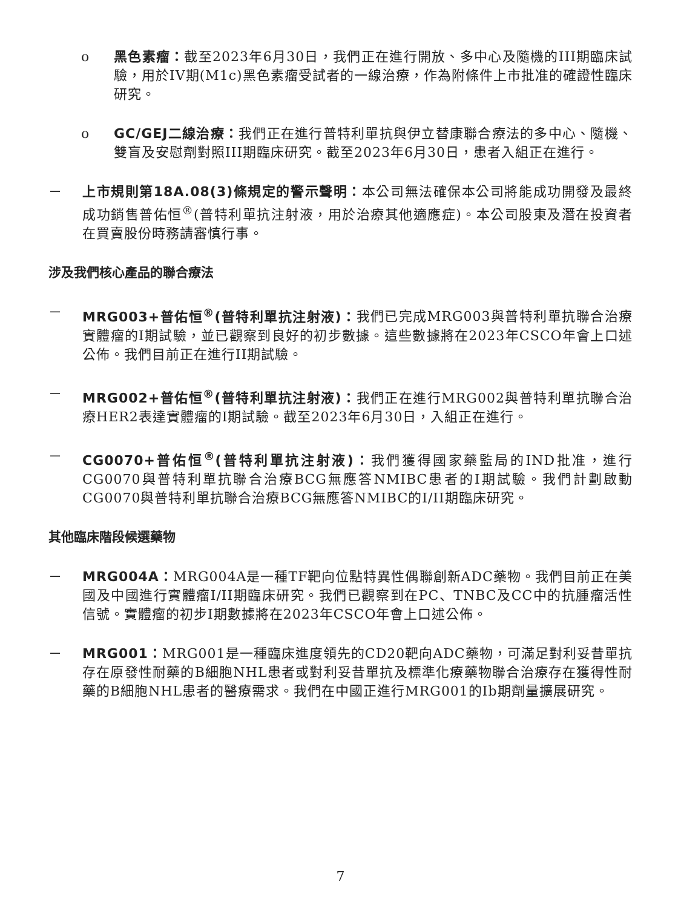o 黑色素瘤：截至2023年6月30日，我們正在進行開放、多中心及隨機的III期臨床試驗，用於IV期(M1c)黑色素瘤受試者的一線治療，作為附條件上市批准的確證性臨床研究。
o GC/GEJ二線治療：我們正在進行普特利單抗與伊立替康聯合療法的多中心、隨機、雙盲及安慰劑對照III期臨床研究。截至2023年6月30日，患者入組正在進行。
－ 上市規則第18A.08(3)條規定的警示聲明：本公司無法確保本公司將能成功開發及最終成功銷售普佑恒<sup>®</sup>(普特利單抗注射液，用於治療其他適應症)。本公司股東及潛在投資者在買賣股份時務請審慎行事。
涉及我們核心產品的聯合療法
－ MRG003+普佑恒<sup>®</sup>(普特利單抗注射液)：我們已完成MRG003與普特利單抗聯合治療實體瘤的I期試驗，並已觀察到良好的初步數據。這些數據將在2023年CSCO年會上口述公佈。我們目前正在進行II期試驗。
－ MRG002+普佑恒<sup>®</sup>(普特利單抗注射液)：我們正在進行MRG002與普特利單抗聯合治療HER2表達實體瘤的I期試驗。截至2023年6月30日，入組正在進行。
－ CG0070+普佑恒<sup>®</sup>(普特利單抗注射液)：我們獲得國家藥監局的IND批准，進行CG0070與普特利單抗聯合治療BCG無應答NMIBC患者的I期試驗。我們計劃啟動CG0070與普特利單抗聯合治療BCG無應答NMIBC的I/II期臨床研究。
其他臨床階段候選藥物
－ MRG004A：MRG004A是一種TF靶向位點特異性偶聯創新ADC藥物。我們目前正在美國及中國進行實體瘤I/II期臨床研究。我們已觀察到在PC、TNBC及CC中的抗腫瘤活性信號。實體瘤的初步I期數據將在2023年CSCO年會上口述公佈。
－ MRG001：MRG001是一種臨床進度領先的CD20靶向ADC藥物，可滿足對利妥昔單抗存在原發性耐藥的B細胞NHL患者或對利妥昔單抗及標準化療藥物聯合治療存在獲得性耐藥的B細胞NHL患者的醫療需求。我們在中國正進行MRG001的Ib期劑量擴展研究。
7